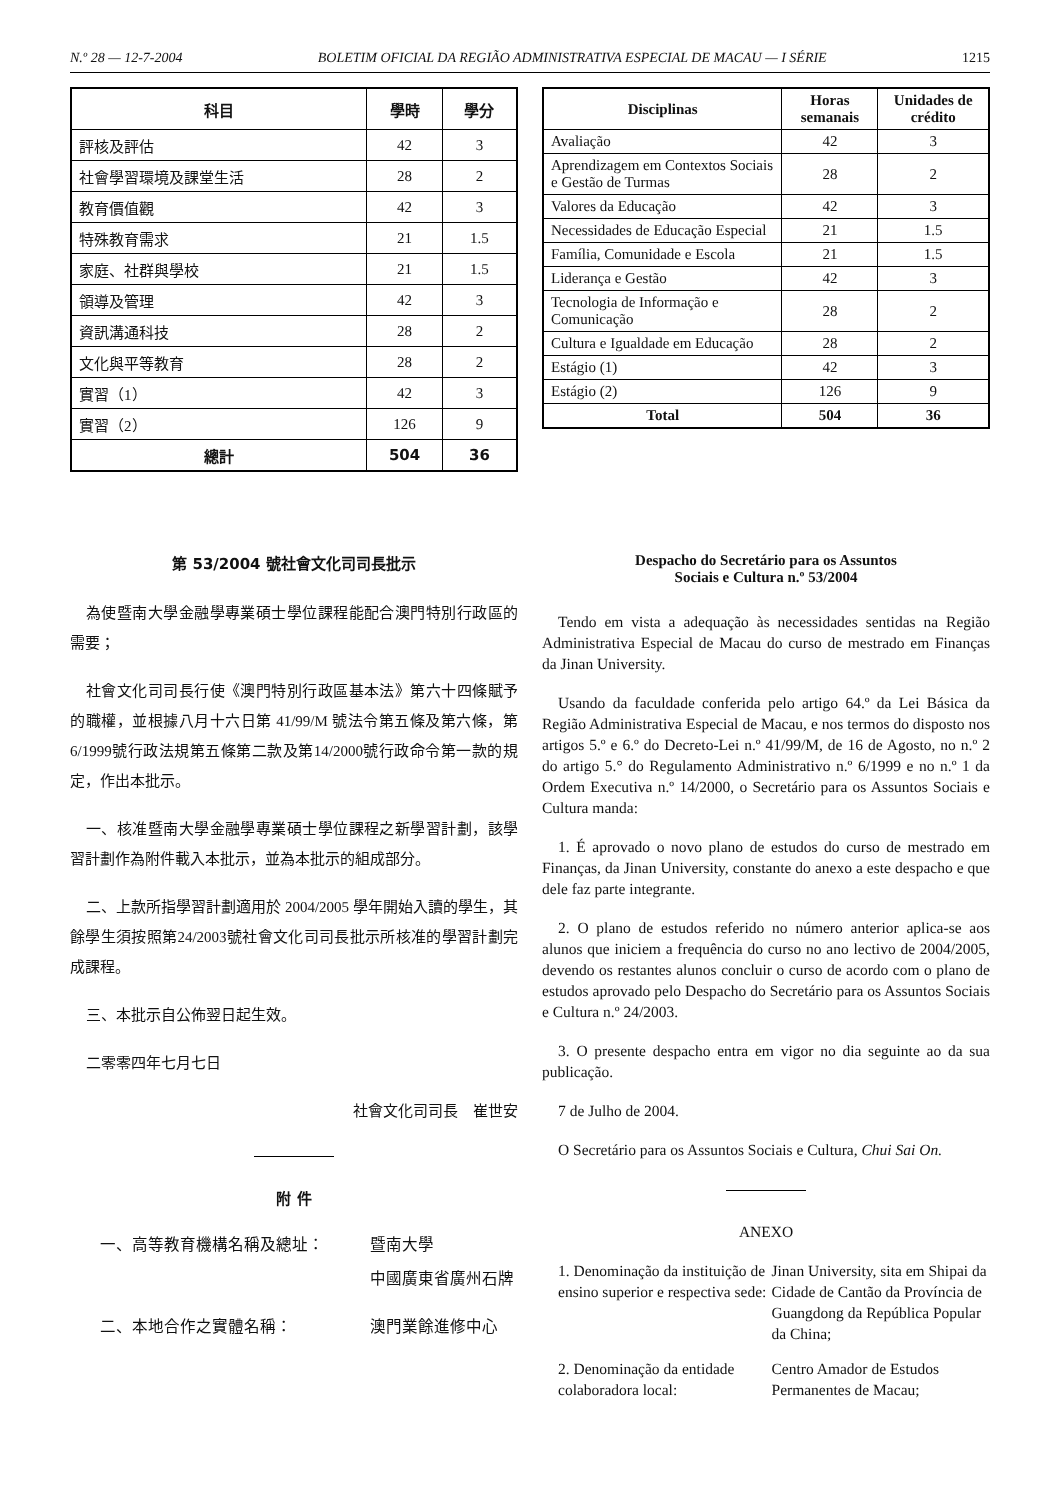N.º 28 — 12-7-2004 BOLETIM OFICIAL DA REGIÃO ADMINISTRATIVA ESPECIAL DE MACAU — I SÉRIE 1215
| 科目 | 學時 | 學分 |
| --- | --- | --- |
| 評核及評估 | 42 | 3 |
| 社會學習環境及課堂生活 | 28 | 2 |
| 教育價值觀 | 42 | 3 |
| 特殊教育需求 | 21 | 1.5 |
| 家庭、社群與學校 | 21 | 1.5 |
| 領導及管理 | 42 | 3 |
| 資訊溝通科技 | 28 | 2 |
| 文化與平等教育 | 28 | 2 |
| 實習（1） | 42 | 3 |
| 實習（2） | 126 | 9 |
| 總計 | 504 | 36 |
| Disciplinas | Horas semanais | Unidades de crédito |
| --- | --- | --- |
| Avaliação | 42 | 3 |
| Aprendizagem em Contextos Sociais e Gestão de Turmas | 28 | 2 |
| Valores da Educação | 42 | 3 |
| Necessidades de Educação Especial | 21 | 1.5 |
| Família, Comunidade e Escola | 21 | 1.5 |
| Liderança e Gestão | 42 | 3 |
| Tecnologia de Informação e Comunicação | 28 | 2 |
| Cultura e Igualdade em Educação | 28 | 2 |
| Estágio (1) | 42 | 3 |
| Estágio (2) | 126 | 9 |
| Total | 504 | 36 |
第 53/2004 號社會文化司司長批示
為使暨南大學金融學專業碩士學位課程能配合澳門特別行政區的需要；
社會文化司司長行使《澳門特別行政區基本法》第六十四條賦予的職權，並根據八月十六日第 41/99/M 號法令第五條及第六條，第6/1999號行政法規第五條第二款及第14/2000號行政命令第一款的規定，作出本批示。
一、核准暨南大學金融學專業碩士學位課程之新學習計劃，該學習計劃作為附件載入本批示，並為本批示的組成部分。
二、上款所指學習計劃適用於 2004/2005 學年開始入讀的學生，其餘學生須按照第24/2003號社會文化司司長批示所核准的學習計劃完成課程。
三、本批示自公佈翌日起生效。
二零零四年七月七日
社會文化司司長　崔世安
附 件
一、高等教育機構名稱及總址： 暨南大學
中國廣東省廣州石牌
二、本地合作之實體名稱： 澳門業餘進修中心
Despacho do Secretário para os Assuntos
Sociais e Cultura n.º 53/2004
Tendo em vista a adequação às necessidades sentidas na Região Administrativa Especial de Macau do curso de mestrado em Finanças da Jinan University.
Usando da faculdade conferida pelo artigo 64.º da Lei Básica da Região Administrativa Especial de Macau, e nos termos do disposto nos artigos 5.º e 6.º do Decreto-Lei n.º 41/99/M, de 16 de Agosto, no n.º 2 do artigo 5.° do Regulamento Administrativo n.º 6/1999 e no n.º 1 da Ordem Executiva n.º 14/2000, o Secretário para os Assuntos Sociais e Cultura manda:
1. É aprovado o novo plano de estudos do curso de mestrado em Finanças, da Jinan University, constante do anexo a este despacho e que dele faz parte integrante.
2. O plano de estudos referido no número anterior aplica-se aos alunos que iniciem a frequência do curso no ano lectivo de 2004/2005, devendo os restantes alunos concluir o curso de acordo com o plano de estudos aprovado pelo Despacho do Secretário para os Assuntos Sociais e Cultura n.º 24/2003.
3. O presente despacho entra em vigor no dia seguinte ao da sua publicação.
7 de Julho de 2004.
O Secretário para os Assuntos Sociais e Cultura, Chui Sai On.
ANEXO
1. Denominação da instituição de ensino superior e respectiva sede:
Jinan University, sita em Shipai da Cidade de Cantão da Província de Guangdong da República Popular da China;
2. Denominação da entidade colaboradora local:
Centro Amador de Estudos Permanentes de Macau;